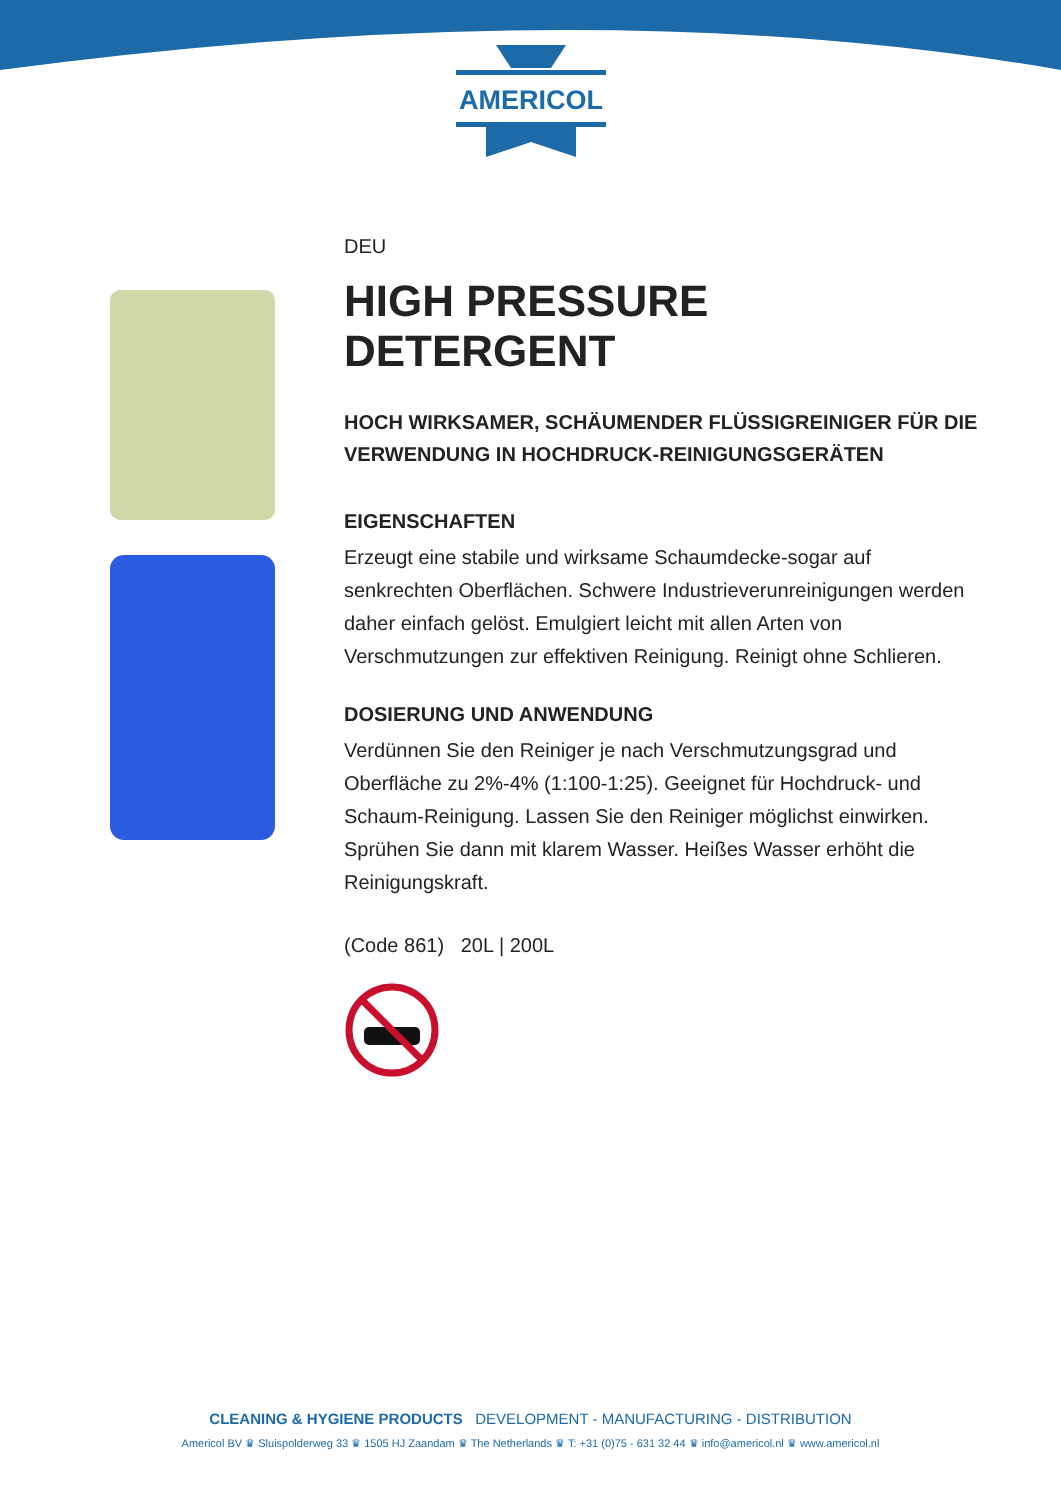AMERICOL
DEU
HIGH PRESSURE DETERGENT
HOCH WIRKSAMER, SCHÄUMENDER FLÜSSIGREINIGER FÜR DIE VERWENDUNG IN HOCHDRUCK-REINIGUNGSGERÄTEN
EIGENSCHAFTEN
Erzeugt eine stabile und wirksame Schaumdecke-sogar auf senkrechten Oberflächen. Schwere Industrieverunreinigungen werden daher einfach gelöst. Emulgiert leicht mit allen Arten von Verschmutzungen zur effektiven Reinigung. Reinigt ohne Schlieren.
DOSIERUNG UND ANWENDUNG
Verdünnen Sie den Reiniger je nach Verschmutzungsgrad und Oberfläche zu 2%-4% (1:100-1:25). Geeignet für Hochdruck- und Schaum-Reinigung. Lassen Sie den Reiniger möglichst einwirken. Sprühen Sie dann mit klarem Wasser. Heißes Wasser erhöht die Reinigungskraft.
(Code 861) 20L | 200L
CLEANING & HYGIENE PRODUCTS DEVELOPMENT - MANUFACTURING - DISTRIBUTION
Americol BV ♛ Sluispolderweg 33 ♛ 1505 HJ Zaandam ♛ The Netherlands ♛ T: +31 (0)75 - 631 32 44 ♛ info@americol.nl ♛ www.americol.nl